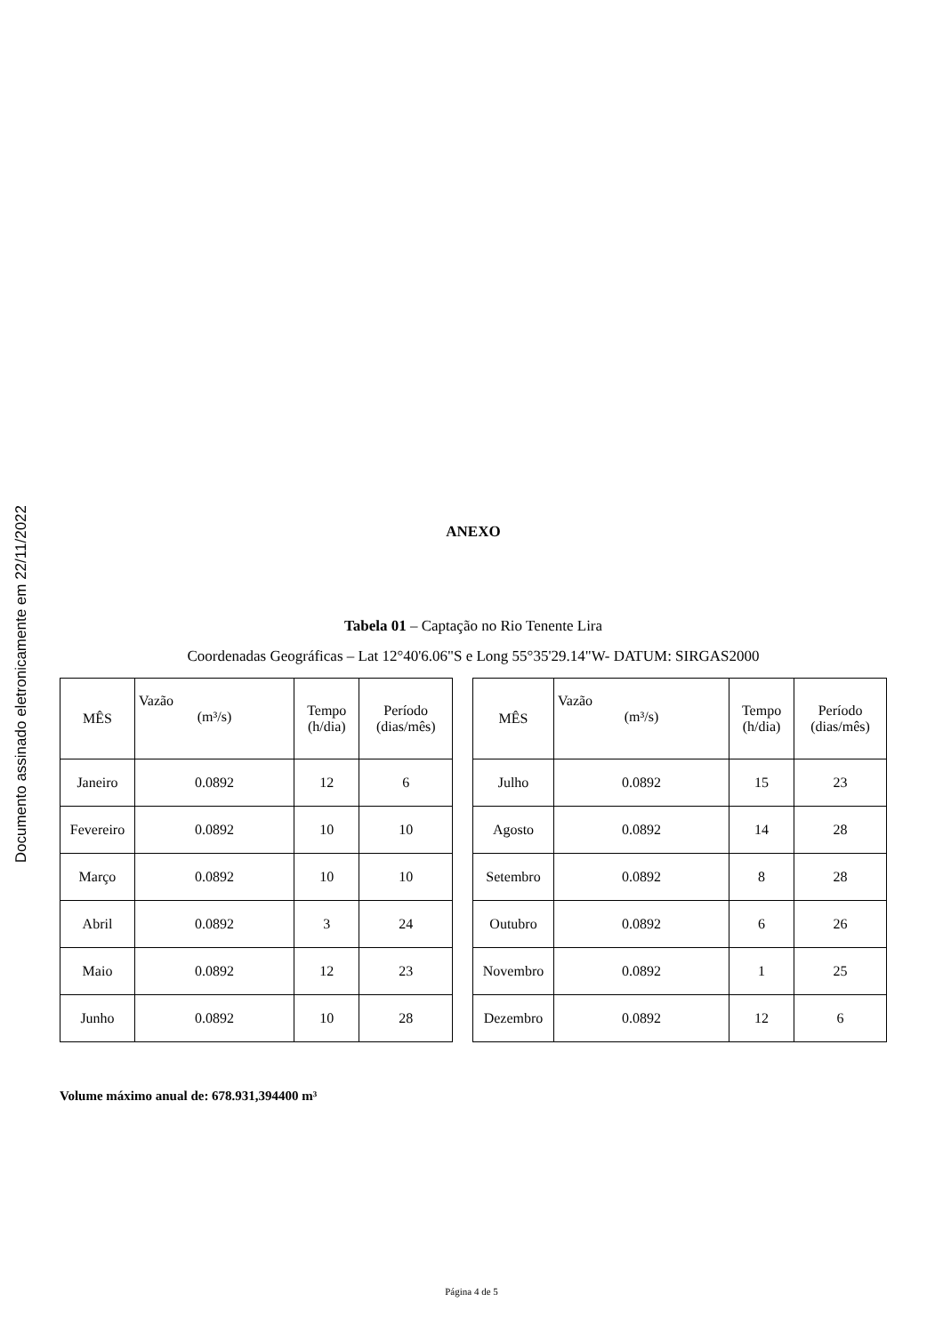Documento assinado eletronicamente em 22/11/2022
ANEXO
Tabela 01 – Captação no Rio Tenente Lira
Coordenadas Geográficas – Lat 12°40'6.06"S e Long 55°35'29.14"W- DATUM: SIRGAS2000
| MÊS | Vazão (m³/s) | Tempo (h/dia) | Período (dias/mês) |
| --- | --- | --- | --- |
| Janeiro | 0.0892 | 12 | 6 |
| Fevereiro | 0.0892 | 10 | 10 |
| Março | 0.0892 | 10 | 10 |
| Abril | 0.0892 | 3 | 24 |
| Maio | 0.0892 | 12 | 23 |
| Junho | 0.0892 | 10 | 28 |
| MÊS | Vazão (m³/s) | Tempo (h/dia) | Período (dias/mês) |
| --- | --- | --- | --- |
| Julho | 0.0892 | 15 | 23 |
| Agosto | 0.0892 | 14 | 28 |
| Setembro | 0.0892 | 8 | 28 |
| Outubro | 0.0892 | 6 | 26 |
| Novembro | 0.0892 | 1 | 25 |
| Dezembro | 0.0892 | 12 | 6 |
Volume máximo anual de: 678.931,394400 m³
Página 4 de 5